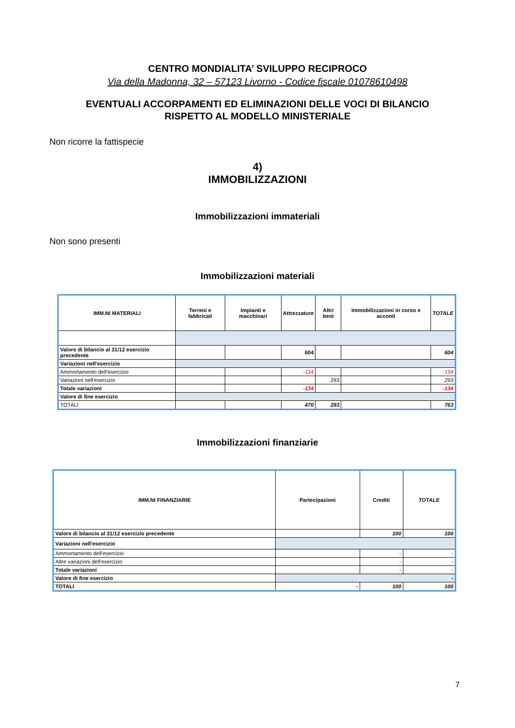CENTRO MONDIALITA’ SVILUPPO RECIPROCO
Via della Madonna, 32 – 57123 Livorno - Codice fiscale 01078610498
EVENTUALI ACCORPAMENTI ED ELIMINAZIONI DELLE VOCI DI BILANCIO
RISPETTO AL MODELLO MINISTERIALE
Non ricorre la fattispecie
4)
IMMOBILIZZAZIONI
Immobilizzazioni immateriali
Non sono presenti
Immobilizzazioni materiali
| IMM.NI MATERIALI | Terreni e fabbricati | Impianti e macchinari | Attrezzature | Altri beni | Immobilizzazioni in corso e acconti | TOTALE |
| --- | --- | --- | --- | --- | --- | --- |
| Valore di bilancio al 31/12 esercizio precedente | | | 604 | | | 604 |
| Variazioni nell'esercizio | | | | | | |
| Ammortamento dell'esercizio | | | -134 | | | -134 |
| Variazioni nell'esercizio | | | | 293 | | 293 |
| Totale variazioni | | | -134 | | | -134 |
| Valore di fine esercizio | | | | | | |
| TOTALI | | | 470 | 293 | | 763 |
Immobilizzazioni finanziarie
| IMM.NI FINANZIARIE | Partecipazioni | Crediti | TOTALE |
| --- | --- | --- | --- |
| Valore di bilancio al 31/12 esercizio precedente | | 100 | 100 |
| Variazioni nell'esercizio | | | |
| Ammortamento dell'esercizio | | - | - |
| Altre variazioni dell'esercizio | | - | - |
| Totale variazioni | | - | - |
| Valore di fine esercizio | - | | |
| TOTALI | - | 100 | 100 |
7